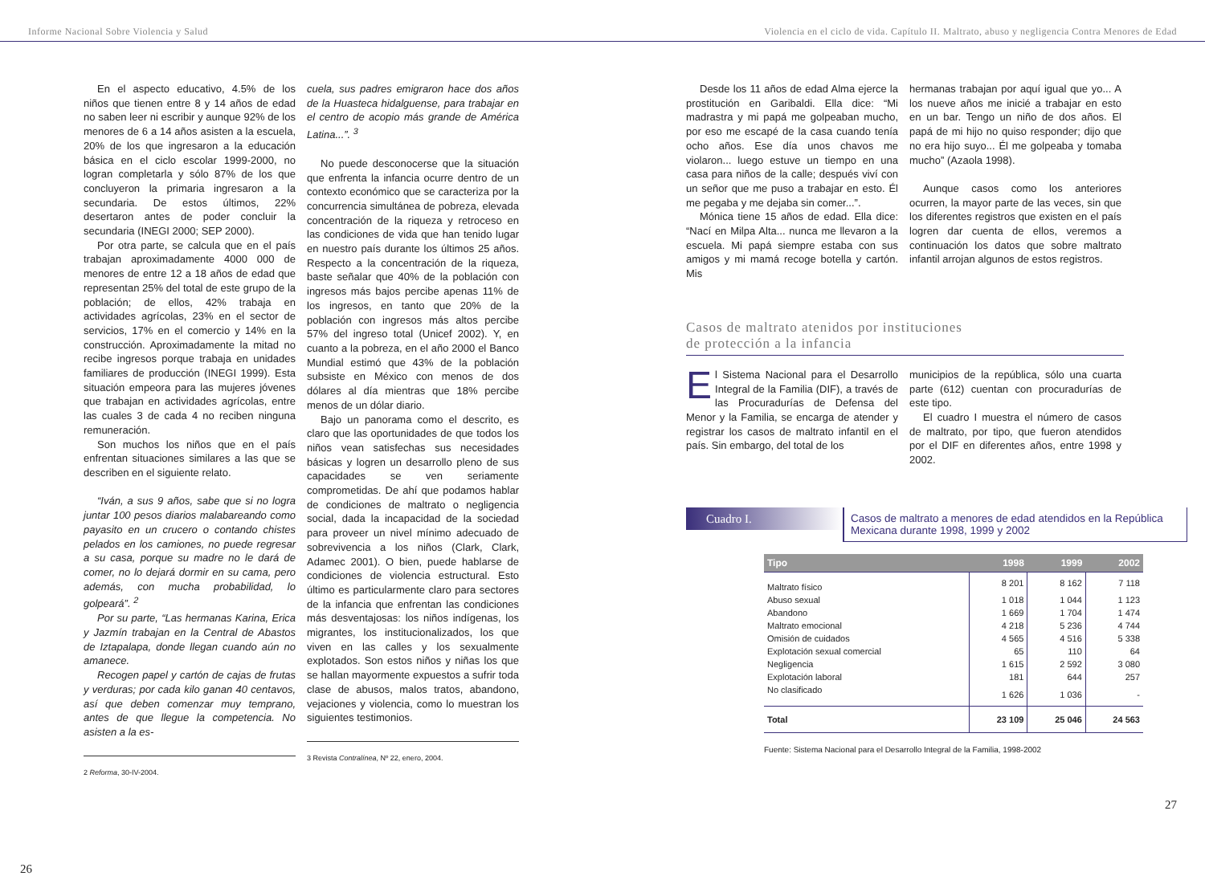Informe Nacional Sobre Violencia y Salud Violencia en el ciclo de vida. Capítulo II. Maltrato, abuso y negligencia Contra Menores de Edad
En el aspecto educativo, 4.5% de los niños que tienen entre 8 y 14 años de edad no saben leer ni escribir y aunque 92% de los menores de 6 a 14 años asisten a la escuela, 20% de los que ingresaron a la educación básica en el ciclo escolar 1999-2000, no logran completarla y sólo 87% de los que concluyeron la primaria ingresaron a la secundaria. De estos últimos, 22% desertaron antes de poder concluir la secundaria (INEGI 2000; SEP 2000).
Por otra parte, se calcula que en el país trabajan aproximadamente 4000 000 de menores de entre 12 a 18 años de edad que representan 25% del total de este grupo de la población; de ellos, 42% trabaja en actividades agrícolas, 23% en el sector de servicios, 17% en el comercio y 14% en la construcción. Aproximadamente la mitad no recibe ingresos porque trabaja en unidades familiares de producción (INEGI 1999). Esta situación empeora para las mujeres jóvenes que trabajan en actividades agrícolas, entre las cuales 3 de cada 4 no reciben ninguna remuneración.
Son muchos los niños que en el país enfrentan situaciones similares a las que se describen en el siguiente relato.
“Iván, a sus 9 años, sabe que si no logra juntar 100 pesos diarios malabareando como payasito en un crucero o contando chistes pelados en los camiones, no puede regresar a su casa, porque su madre no le dará de comer, no lo dejará dormir en su cama, pero además, con mucha probabilidad, lo golpeará”. <sup>2</sup>
Por su parte, “Las hermanas Karina, Erica y Jazmín trabajan en la Central de Abastos de Iztapalapa, donde llegan cuando aún no amanece.
Recogen papel y cartón de cajas de frutas y verduras; por cada kilo ganan 40 centavos, así que deben comenzar muy temprano, antes de que llegue la competencia. No asisten a la es-
2 Reforma, 30-IV-2004.
cuela, sus padres emigraron hace dos años de la Huasteca hidalguense, para trabajar en el centro de acopio más grande de América Latina...”. <sup>3</sup>
No puede desconocerse que la situación que enfrenta la infancia ocurre dentro de un contexto económico que se caracteriza por la concurrencia simultánea de pobreza, elevada concentración de la riqueza y retroceso en las condiciones de vida que han tenido lugar en nuestro país durante los últimos 25 años. Respecto a la concentración de la riqueza, baste señalar que 40% de la población con ingresos más bajos percibe apenas 11% de los ingresos, en tanto que 20% de la población con ingresos más altos percibe 57% del ingreso total (Unicef 2002). Y, en cuanto a la pobreza, en el año 2000 el Banco Mundial estimó que 43% de la población subsiste en México con menos de dos dólares al día mientras que 18% percibe menos de un dólar diario.
Bajo un panorama como el descrito, es claro que las oportunidades de que todos los niños vean satisfechas sus necesidades básicas y logren un desarrollo pleno de sus capacidades se ven seriamente comprometidas. De ahí que podamos hablar de condiciones de maltrato o negligencia social, dada la incapacidad de la sociedad para proveer un nivel mínimo adecuado de sobrevivencia a los niños (Clark, Clark, Adamec 2001). O bien, puede hablarse de condiciones de violencia estructural. Esto último es particularmente claro para sectores de la infancia que enfrentan las condiciones más desventajosas: los niños indígenas, los migrantes, los institucionalizados, los que viven en las calles y los sexualmente explotados. Son estos niños y niñas los que se hallan mayormente expuestos a sufrir toda clase de abusos, malos tratos, abandono, vejaciones y violencia, como lo muestran los siguientes testimonios.
3 Revista Contralínea, Nº 22, enero, 2004.
26
Desde los 11 años de edad Alma ejerce la prostitución en Garibaldi. Ella dice: “Mi madrastra y mi papá me golpeaban mucho, por eso me escapé de la casa cuando tenía ocho años. Ese día unos chavos me violaron... luego estuve un tiempo en una casa para niños de la calle; después viví con un señor que me puso a trabajar en esto. Él me pegaba y me dejaba sin comer...”.
Mónica tiene 15 años de edad. Ella dice: “Nací en Milpa Alta... nunca me llevaron a la escuela. Mi papá siempre estaba con sus amigos y mi mamá recoge botella y cartón. Mis
hermanas trabajan por aquí igual que yo... A los nueve años me inicié a trabajar en esto en un bar. Tengo un niño de dos años. El papá de mi hijo no quiso responder; dijo que no era hijo suyo... Él me golpeaba y tomaba mucho” (Azaola 1998).
Aunque casos como los anteriores ocurren, la mayor parte de las veces, sin que los diferentes registros que existen en el país logren dar cuenta de ellos, veremos a continuación los datos que sobre maltrato infantil arrojan algunos de estos registros.
Casos de maltrato atenidos por instituciones
de protección a la infancia
El Sistema Nacional para el Desarrollo Integral de la Familia (DIF), a través de las Procuradurías de Defensa del Menor y la Familia, se encarga de atender y registrar los casos de maltrato infantil en el país. Sin embargo, del total de los
municipios de la república, sólo una cuarta parte (612) cuentan con procuradurías de este tipo.
El cuadro I muestra el número de casos de maltrato, por tipo, que fueron atendidos por el DIF en diferentes años, entre 1998 y 2002.
Cuadro I.
Casos de maltrato a menores de edad atendidos en la República Mexicana durante 1998, 1999 y 2002
| Tipo | 1998 | 1999 | 2002 |
| --- | --- | --- | --- |
| Maltrato físico | 8 201 | 8 162 | 7 118 |
| Abuso sexual | 1 018 | 1 044 | 1 123 |
| Abandono | 1 669 | 1 704 | 1 474 |
| Maltrato emocional | 4 218 | 5 236 | 4 744 |
| Omisión de cuidados | 4 565 | 4 516 | 5 338 |
| Explotación sexual comercial | 65 | 110 | 64 |
| Negligencia | 1 615 | 2 592 | 3 080 |
| Explotación laboral | 181 | 644 | 257 |
| No clasificado | 1 626 | 1 036 | - |
| Total | 23 109 | 25 046 | 24 563 |
Fuente: Sistema Nacional para el Desarrollo Integral de la Familia, 1998-2002
27